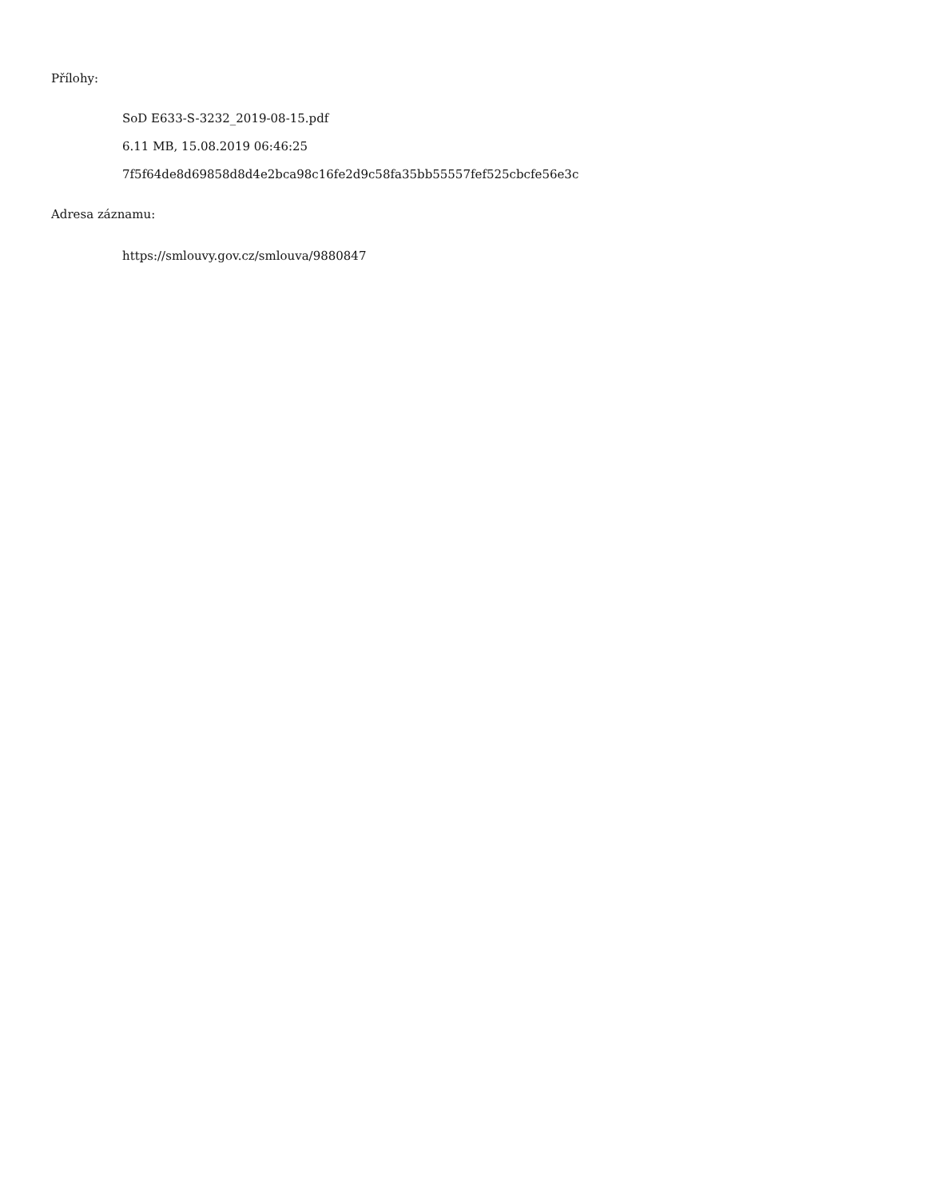Přílohy:
SoD E633-S-3232_2019-08-15.pdf
6.11 MB, 15.08.2019 06:46:25
7f5f64de8d69858d8d4e2bca98c16fe2d9c58fa35bb55557fef525cbcfe56e3c
Adresa záznamu:
https://smlouvy.gov.cz/smlouva/9880847